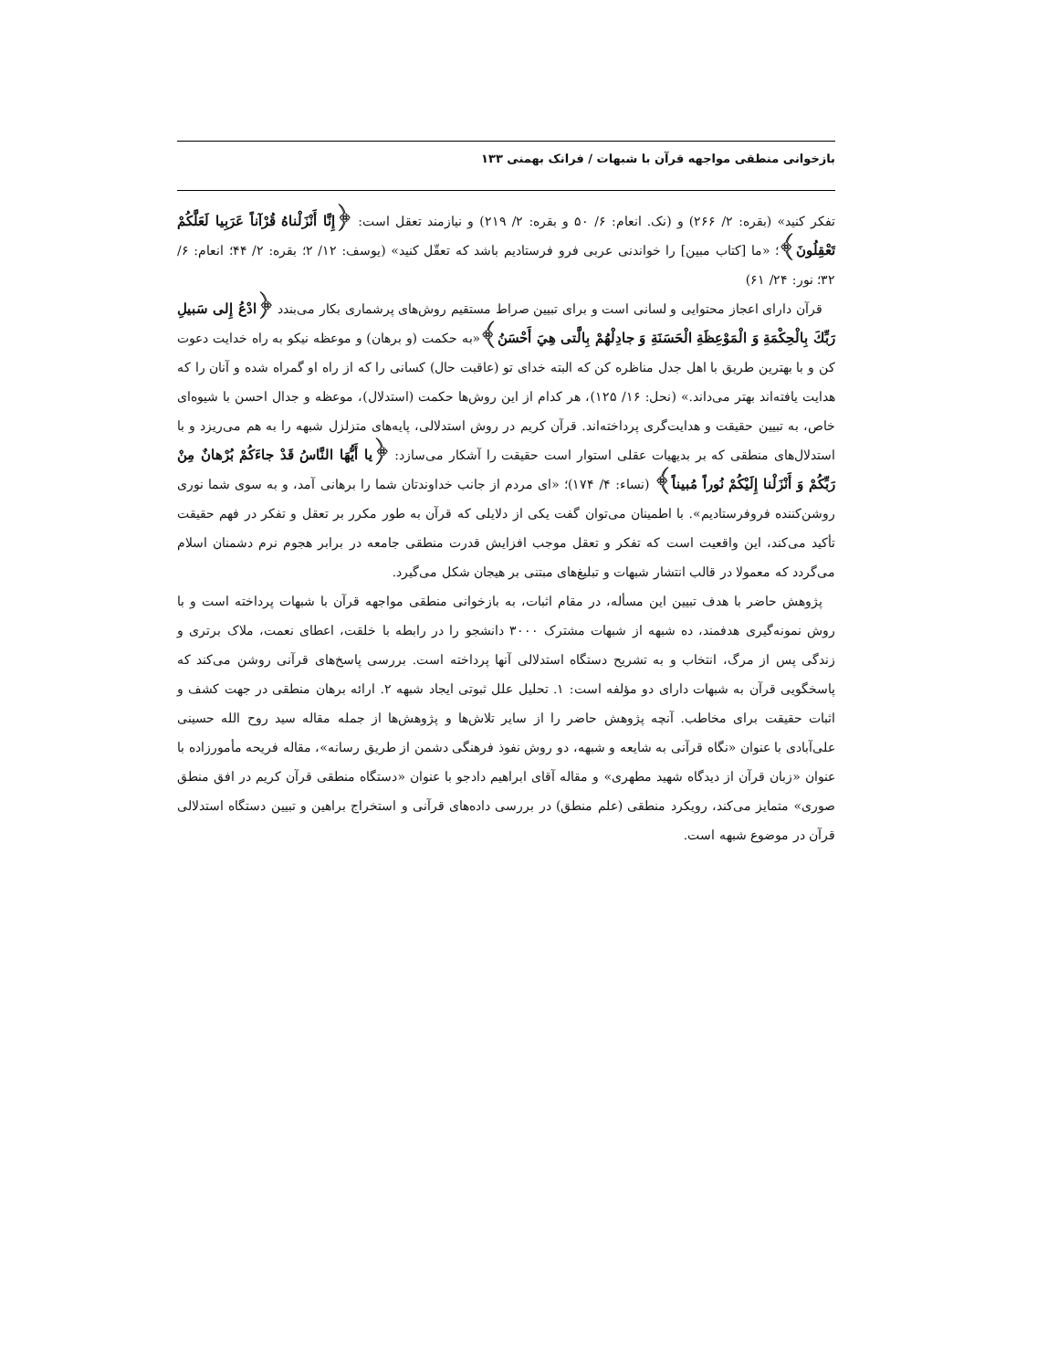بازخوانی منطقی مواجهه قرآن با شبهات / فرانک بهمنی ۱۳۳
تفکر کنید» (بقره: ۲/ ۲۶۶) و (نک. انعام: ۶/ ۵۰ و بقره: ۲/ ۲۱۹) و نیازمند تعقل است: ﴿إِنَّا أَنْزَلْناهُ قُرْآناً عَرَبِيا لَعَلَّكُمْ تَعْقِلُونَ﴾؛ «ما [کتاب مبین] را خواندنی عربی فرو فرستادیم باشد که تعقّل کنید» (یوسف: ۱۲/ ۲؛ بقره: ۲/ ۴۴؛ انعام: ۶/ ۳۲؛ نور: ۲۴/ ۶۱)
قرآن دارای اعجاز محتوایی و لسانی است و برای تبیین صراط مستقیم روش‌های پرشماری بکار می‌بندد ﴿ادْعُ إِلى سَبيلِ رَبِّكَ بِالْحِكْمَةِ وَ الْمَوْعِظَةِ الْحَسَنَةِ وَ جادِلْهُمْ بِالَّتی هِيَ أَحْسَنُ﴾«به حکمت (و برهان) و موعظه نیکو به راه خدایت دعوت کن و با بهترین طریق با اهل جدل مناظره کن که البته خدای تو (عاقبت حال) کسانی را که از راه او گمراه شده و آنان را که هدایت یافته‌اند بهتر می‌داند.» (نحل: ۱۶/ ۱۲۵)، هر کدام از این روش‌ها حکمت (استدلال)، موعظه و جدال احسن با شیوه‌ای خاص، به تبیین حقیقت و هدایت‌گری پرداخته‌اند. قرآن کریم در روش استدلالی، پایه‌های متزلزل شبهه را به هم می‌ریزد و با استدلال‌های منطقی که بر بدیهیات عقلی استوار است حقیقت را آشکار می‌سازد: ﴿يا أَيُّهَا النَّاسُ قَدْ جاءَكُمْ بُرْهانٌ مِنْ رَبِّكُمْ وَ أَنْزَلْنا إِلَيْكُمْ نُوراً مُبيناً﴾ (نساء: ۴/ ۱۷۴)؛ «ای مردم از جانب خداوندتان شما را برهانی آمد، و به سوی شما نوری روشن‌کننده فروفرستادیم». با اطمینان می‌توان گفت یکی از دلایلی که قرآن به طور مکرر بر تعقل و تفکر در فهم حقیقت تأکید می‌کند، این واقعیت است که تفکر و تعقل موجب افزایش قدرت منطقی جامعه در برابر هجوم نرم دشمنان اسلام می‌گردد که معمولا در قالب انتشار شبهات و تبلیغ‌های مبتنی بر هیجان شکل می‌گیرد.
پژوهش حاضر با هدف تبیین این مسأله، در مقام اثبات، به بازخوانی منطقی مواجهه قرآن با شبهات پرداخته است و با روش نمونه‌گیری هدفمند، ده شبهه از شبهات مشترک ۳۰۰۰ دانشجو را در رابطه با خلقت، اعطای نعمت، ملاک برتری و زندگی پس از مرگ، انتخاب و به تشریح دستگاه استدلالی آنها پرداخته است. بررسی پاسخ‌های قرآنی روشن می‌کند که پاسخگویی قرآن به شبهات دارای دو مؤلفه است: ۱. تحلیل علل ثبوتی ایجاد شبهه ۲. ارائه برهان منطقی در جهت کشف و اثبات حقیقت برای مخاطب. آنچه پژوهش حاضر را از سایر تلاش‌ها و پژوهش‌ها از جمله مقاله سید روح الله حسینی علی‌آبادی با عنوان «نگاه قرآنی به شایعه و شبهه، دو روش نفوذ فرهنگی دشمن از طریق رسانه»، مقاله فریحه مأمورزاده با عنوان «زبان قرآن از دیدگاه شهید مطهری» و مقاله آقای ابراهیم دادجو با عنوان «دستگاه منطقی قرآن کریم در افق منطق صوری» متمایز می‌کند، رویکرد منطقی (علم منطق) در بررسی داده‌های قرآنی و استخراج براهین و تبیین دستگاه استدلالی قرآن در موضوع شبهه است.